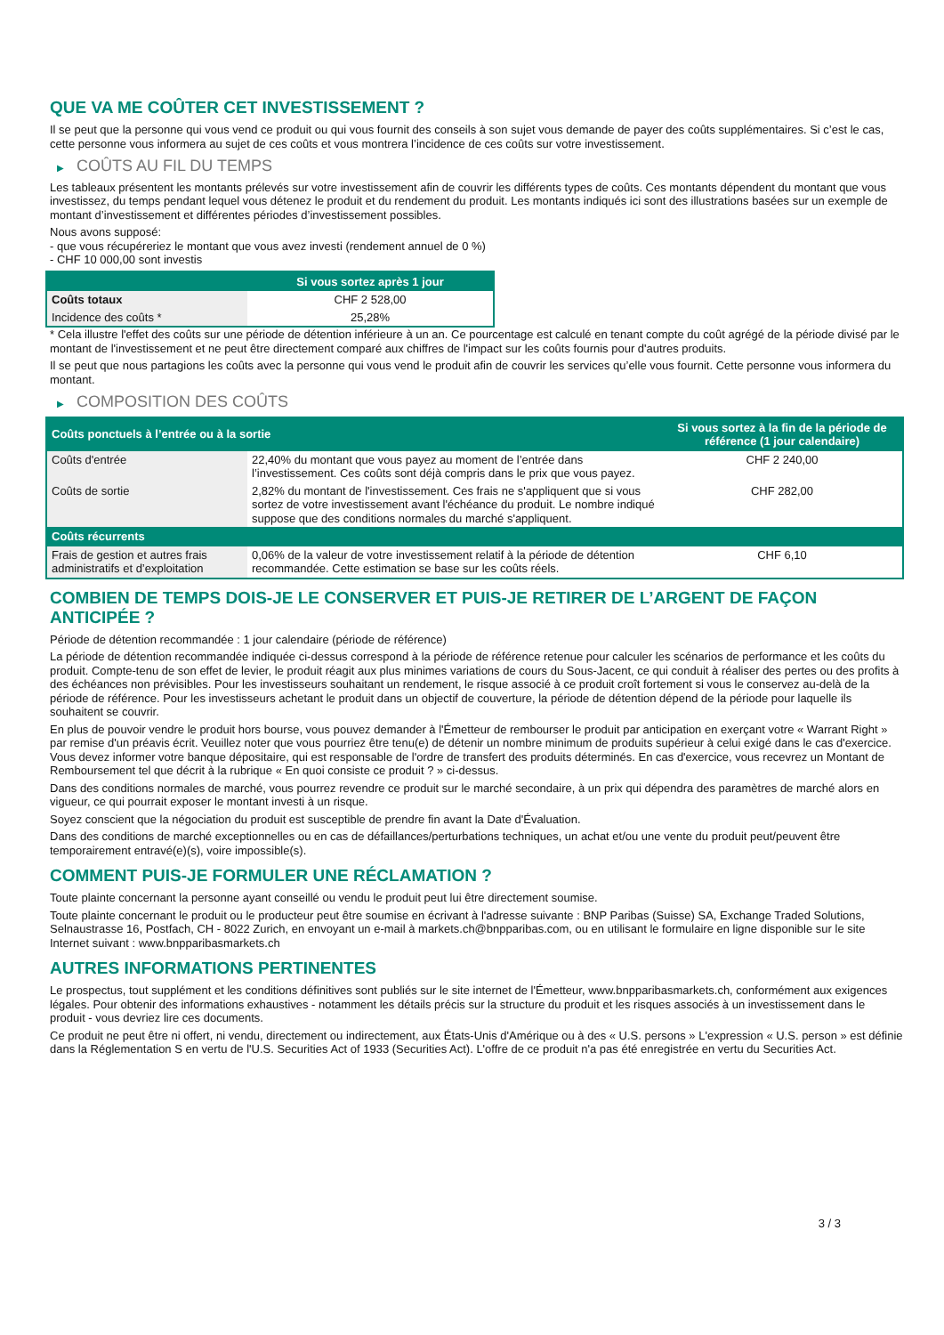QUE VA ME COÛTER CET INVESTISSEMENT ?
Il se peut que la personne qui vous vend ce produit ou qui vous fournit des conseils à son sujet vous demande de payer des coûts supplémentaires. Si c’est le cas, cette personne vous informera au sujet de ces coûts et vous montrera l’incidence de ces coûts sur votre investissement.
▶ COÛTS AU FIL DU TEMPS
Les tableaux présentent les montants prélevés sur votre investissement afin de couvrir les différents types de coûts. Ces montants dépendent du montant que vous investissez, du temps pendant lequel vous détenez le produit et du rendement du produit. Les montants indiqués ici sont des illustrations basées sur un exemple de montant d’investissement et différentes périodes d’investissement possibles.
Nous avons supposé:
- que vous récupéreriez le montant que vous avez investi (rendement annuel de 0 %)
- CHF 10 000,00 sont investis
| | Si vous sortez après 1 jour |
| --- | --- |
| Coûts totaux | CHF 2 528,00 |
| Incidence des coûts * | 25,28% |
* Cela illustre l'effet des coûts sur une période de détention inférieure à un an. Ce pourcentage est calculé en tenant compte du coût agrégé de la période divisé par le montant de l'investissement et ne peut être directement comparé aux chiffres de l'impact sur les coûts fournis pour d'autres produits.
Il se peut que nous partagions les coûts avec la personne qui vous vend le produit afin de couvrir les services qu’elle vous fournit. Cette personne vous informera du montant.
▶ COMPOSITION DES COÛTS
| Coûts ponctuels à l’entrée ou à la sortie | | Si vous sortez à la fin de la période de référence (1 jour calendaire) |
| --- | --- | --- |
| Coûts d'entrée | 22,40% du montant que vous payez au moment de l’entrée dans l’investissement. Ces coûts sont déjà compris dans le prix que vous payez. | CHF 2 240,00 |
| Coûts de sortie | 2,82% du montant de l'investissement. Ces frais ne s'appliquent que si vous sortez de votre investissement avant l'échéance du produit. Le nombre indiqué suppose que des conditions normales du marché s'appliquent. | CHF 282,00 |
| Coûts récurrents | | |
| Frais de gestion et autres frais administratifs et d’exploitation | 0,06% de la valeur de votre investissement relatif à la période de détention recommandée. Cette estimation se base sur les coûts réels. | CHF 6,10 |
COMBIEN DE TEMPS DOIS-JE LE CONSERVER ET PUIS-JE RETIRER DE L’ARGENT DE FAÇON ANTICIPÉE ?
Période de détention recommandée : 1 jour calendaire (période de référence)
La période de détention recommandée indiquée ci-dessus correspond à la période de référence retenue pour calculer les scénarios de performance et les coûts du produit. Compte-tenu de son effet de levier, le produit réagit aux plus minimes variations de cours du Sous-Jacent, ce qui conduit à réaliser des pertes ou des profits à des échéances non prévisibles. Pour les investisseurs souhaitant un rendement, le risque associé à ce produit croît fortement si vous le conservez au-delà de la période de référence. Pour les investisseurs achetant le produit dans un objectif de couverture, la période de détention dépend de la période pour laquelle ils souhaitent se couvrir.
En plus de pouvoir vendre le produit hors bourse, vous pouvez demander à l'Émetteur de rembourser le produit par anticipation en exerçant votre « Warrant Right » par remise d'un préavis écrit. Veuillez noter que vous pourriez être tenu(e) de détenir un nombre minimum de produits supérieur à celui exigé dans le cas d'exercice. Vous devez informer votre banque dépositaire, qui est responsable de l'ordre de transfert des produits déterminés. En cas d'exercice, vous recevrez un Montant de Remboursement tel que décrit à la rubrique « En quoi consiste ce produit ? » ci-dessus.
Dans des conditions normales de marché, vous pourrez revendre ce produit sur le marché secondaire, à un prix qui dépendra des paramètres de marché alors en vigueur, ce qui pourrait exposer le montant investi à un risque.
Soyez conscient que la négociation du produit est susceptible de prendre fin avant la Date d'Évaluation.
Dans des conditions de marché exceptionnelles ou en cas de défaillances/perturbations techniques, un achat et/ou une vente du produit peut/peuvent être temporairement entravé(e)(s), voire impossible(s).
COMMENT PUIS-JE FORMULER UNE RÉCLAMATION ?
Toute plainte concernant la personne ayant conseillé ou vendu le produit peut lui être directement soumise.
Toute plainte concernant le produit ou le producteur peut être soumise en écrivant à l'adresse suivante : BNP Paribas (Suisse) SA, Exchange Traded Solutions, Selnaustrasse 16, Postfach, CH - 8022 Zurich, en envoyant un e-mail à markets.ch@bnpparibas.com, ou en utilisant le formulaire en ligne disponible sur le site Internet suivant : www.bnpparibasmarkets.ch
AUTRES INFORMATIONS PERTINENTES
Le prospectus, tout supplément et les conditions définitives sont publiés sur le site internet de l'Émetteur, www.bnpparibasmarkets.ch, conformément aux exigences légales. Pour obtenir des informations exhaustives - notamment les détails précis sur la structure du produit et les risques associés à un investissement dans le produit - vous devriez lire ces documents.
Ce produit ne peut être ni offert, ni vendu, directement ou indirectement, aux États-Unis d'Amérique ou à des « U.S. persons » L'expression « U.S. person » est définie dans la Réglementation S en vertu de l'U.S. Securities Act of 1933 (Securities Act). L'offre de ce produit n'a pas été enregistrée en vertu du Securities Act.
3 / 3